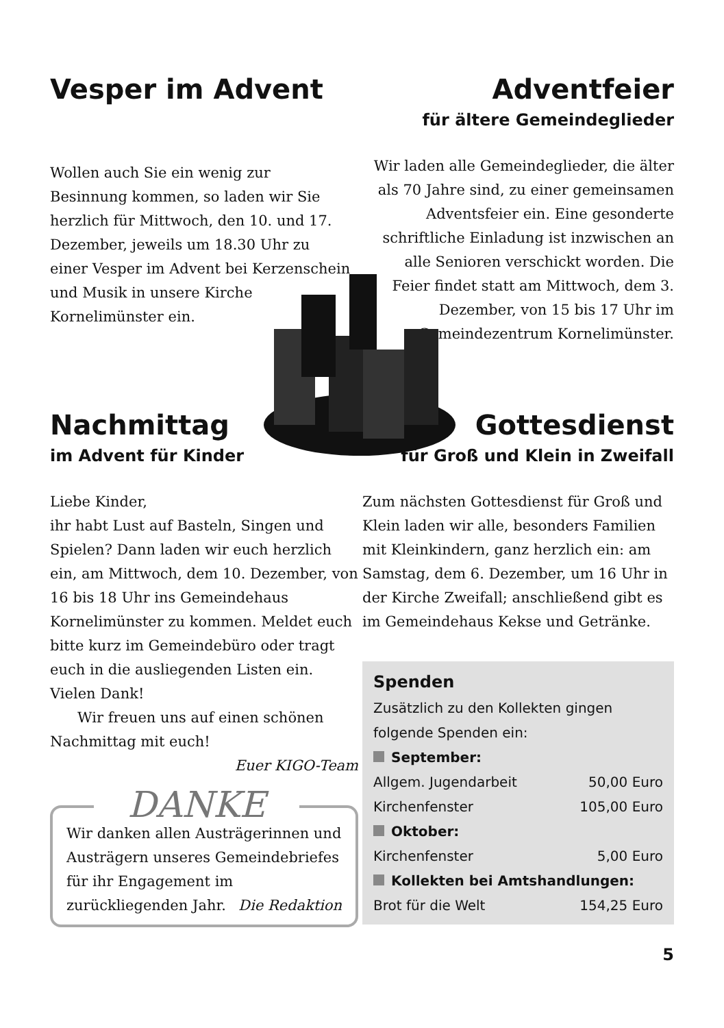Vesper im Advent
Wollen auch Sie ein wenig zur Besinnung kommen, so laden wir Sie herzlich für Mittwoch, den 10. und 17. Dezember, jeweils um 18.30 Uhr zu einer Vesper im Advent bei Kerzenschein und Musik in unsere Kirche Kornelimünster ein.
Adventfeier
für ältere Gemeindeglieder
Wir laden alle Gemeindeglieder, die älter als 70 Jahre sind, zu einer gemeinsamen Adventsfeier ein. Eine gesonderte schriftliche Einladung ist inzwischen an alle Senioren verschickt worden. Die Feier findet statt am Mittwoch, dem 3. Dezember, von 15 bis 17 Uhr im Gemeindezentrum Kornelimünster.
Nachmittag
im Advent für Kinder
Liebe Kinder,
ihr habt Lust auf Basteln, Singen und Spielen? Dann laden wir euch herzlich ein, am Mittwoch, dem 10. Dezember, von 16 bis 18 Uhr ins Gemeindehaus Kornelimünster zu kommen. Meldet euch bitte kurz im Gemeindebüro oder tragt euch in die ausliegenden Listen ein. Vielen Dank!
Wir freuen uns auf einen schönen Nachmittag mit euch!
Euer KIGO-Team
DANKE
Wir danken allen Austrägerinnen und Austrägern unseres Gemeindebriefes für ihr Engagement im zurückliegenden Jahr. Die Redaktion
Gottesdienst
für Groß und Klein in Zweifall
Zum nächsten Gottesdienst für Groß und Klein laden wir alle, besonders Familien mit Kleinkindern, ganz herzlich ein: am Samstag, dem 6. Dezember, um 16 Uhr in der Kirche Zweifall; anschließend gibt es im Gemeindehaus Kekse und Getränke.
Spenden
Zusätzlich zu den Kollekten gingen folgende Spenden ein:
| September: | |
| Allgem. Jugendarbeit | 50,00 Euro |
| Kirchenfenster | 105,00 Euro |
| Oktober: | |
| Kirchenfenster | 5,00 Euro |
| Kollekten bei Amtshandlungen: | |
| Brot für die Welt | 154,25 Euro |
5